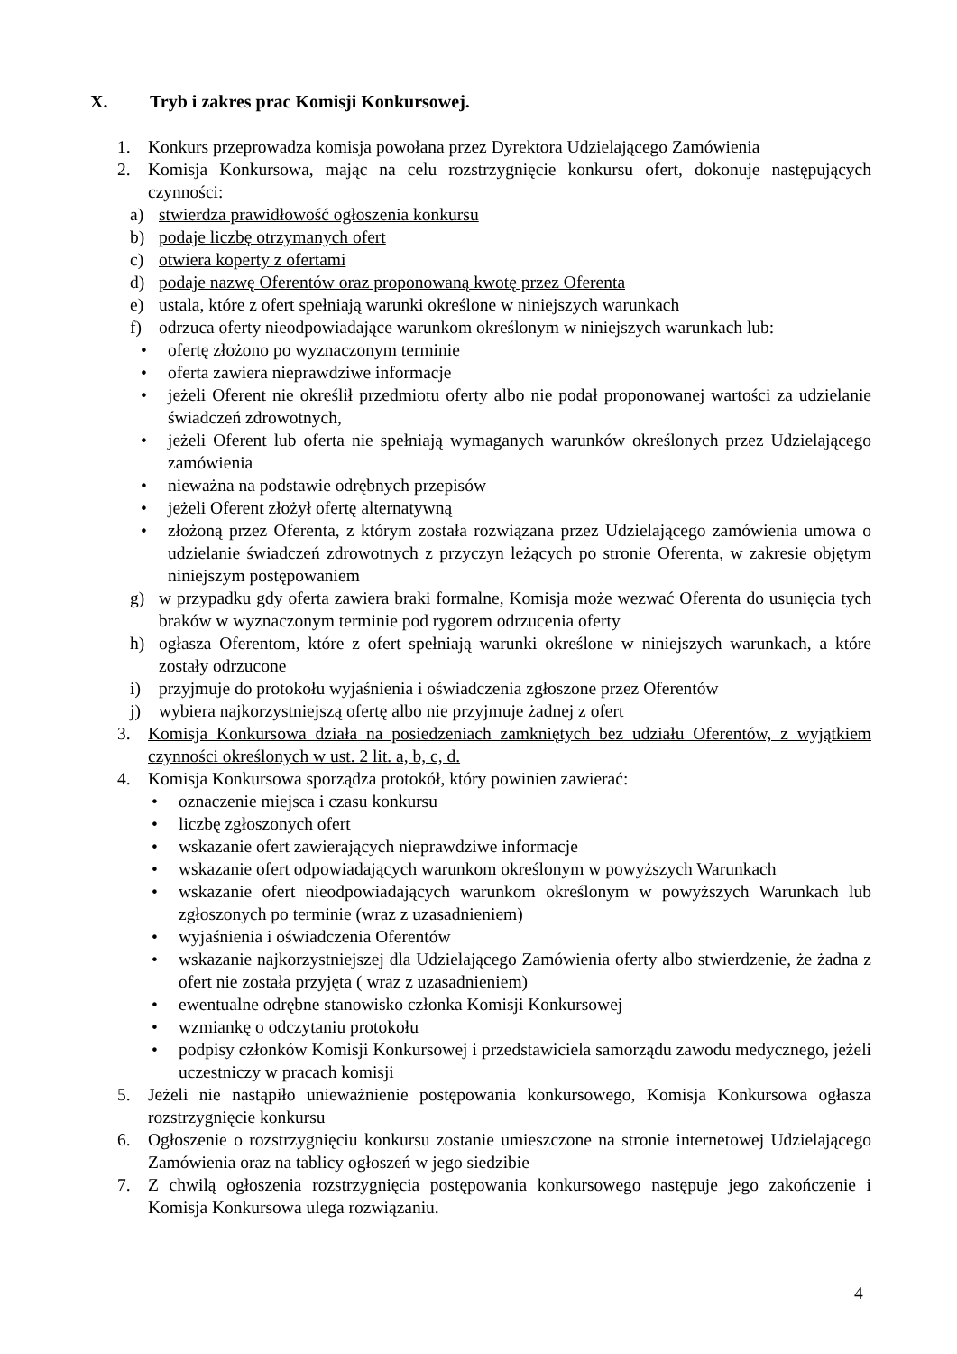X. Tryb i zakres prac Komisji Konkursowej.
1. Konkurs przeprowadza komisja powołana przez Dyrektora Udzielającego Zamówienia
2. Komisja Konkursowa, mając na celu rozstrzygnięcie konkursu ofert, dokonuje następujących czynności:
a) stwierdza prawidłowość ogłoszenia konkursu
b) podaje liczbę otrzymanych ofert
c) otwiera koperty z ofertami
d) podaje nazwę Oferentów oraz proponowaną kwotę przez Oferenta
e) ustala, które z ofert spełniają warunki określone w niniejszych warunkach
f) odrzuca oferty nieodpowiadające warunkom określonym w niniejszych warunkach lub:
• ofertę złożono po wyznaczonym terminie
• oferta zawiera nieprawdziwe informacje
• jeżeli Oferent nie określił przedmiotu oferty albo nie podał proponowanej wartości za udzielanie świadczeń zdrowotnych,
• jeżeli Oferent lub oferta nie spełniają wymaganych warunków określonych przez Udzielającego zamówienia
• nieważna na podstawie odrębnych przepisów
• jeżeli Oferent złożył ofertę alternatywną
• złożoną przez Oferenta, z którym została rozwiązana przez Udzielającego zamówienia umowa o udzielanie świadczeń zdrowotnych z przyczyn leżących po stronie Oferenta, w zakresie objętym niniejszym postępowaniem
g) w przypadku gdy oferta zawiera braki formalne, Komisja może wezwać Oferenta do usunięcia tych braków w wyznaczonym terminie pod rygorem odrzucenia oferty
h) ogłasza Oferentom, które z ofert spełniają warunki określone w niniejszych warunkach, a które zostały odrzucone
i) przyjmuje do protokołu wyjaśnienia i oświadczenia zgłoszone przez Oferentów
j) wybiera najkorzystniejszą ofertę albo nie przyjmuje żadnej z ofert
3. Komisja Konkursowa działa na posiedzeniach zamkniętych bez udziału Oferentów, z wyjątkiem czynności określonych w ust. 2 lit. a, b, c, d.
4. Komisja Konkursowa sporządza protokół, który powinien zawierać:
• oznaczenie miejsca i czasu konkursu
• liczbę zgłoszonych ofert
• wskazanie ofert zawierających nieprawdziwe informacje
• wskazanie ofert odpowiadających warunkom określonym w powyższych Warunkach
• wskazanie ofert nieodpowiadających warunkom określonym w powyższych Warunkach lub zgłoszonych po terminie (wraz z uzasadnieniem)
• wyjaśnienia i oświadczenia Oferentów
• wskazanie najkorzystniejszej dla Udzielającego Zamówienia oferty albo stwierdzenie, że żadna z ofert nie została przyjęta ( wraz z uzasadnieniem)
• ewentualne odrębne stanowisko członka Komisji Konkursowej
• wzmiankę o odczytaniu protokołu
• podpisy członków Komisji Konkursowej i przedstawiciela samorządu zawodu medycznego, jeżeli uczestniczy w pracach komisji
5. Jeżeli nie nastąpiło unieważnienie postępowania konkursowego, Komisja Konkursowa ogłasza rozstrzygnięcie konkursu
6. Ogłoszenie o rozstrzygnięciu konkursu zostanie umieszczone na stronie internetowej Udzielającego Zamówienia oraz na tablicy ogłoszeń w jego siedzibie
7. Z chwilą ogłoszenia rozstrzygnięcia postępowania konkursowego następuje jego zakończenie i Komisja Konkursowa ulega rozwiązaniu.
4